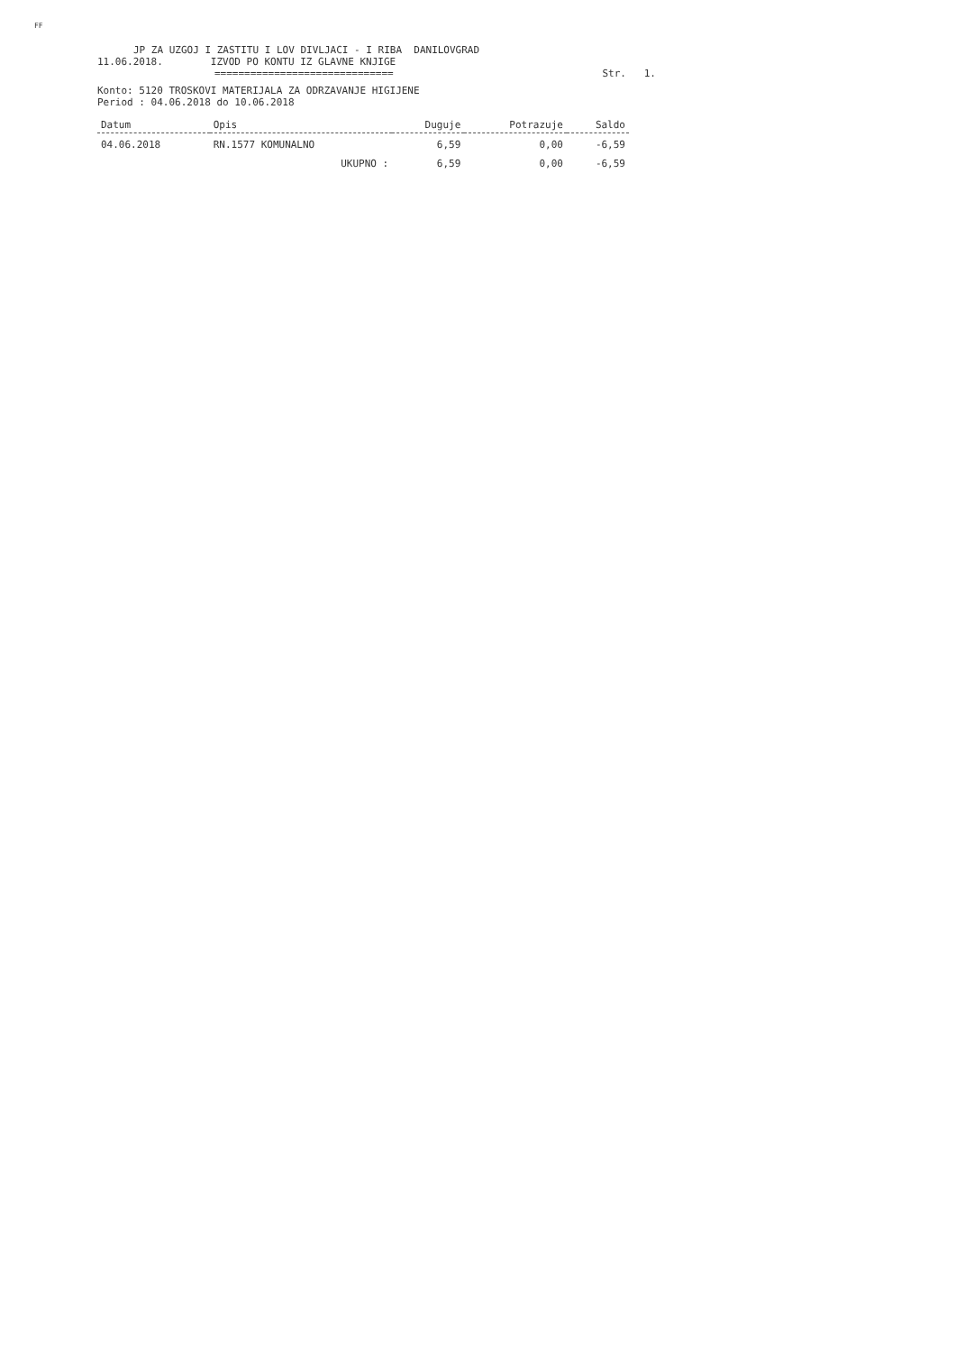FF
JP ZA UZGOJ I ZASTITU I LOV DIVLJACI - I RIBA DANILOVGRAD
11.06.2018. IZVOD PO KONTU IZ GLAVNE KNJIGE
============================== Str. 1.
Konto: 5120 TROSKOVI MATERIJALA ZA ODRZAVANJE HIGIJENE
Period : 04.06.2018 do 10.06.2018
| Datum | Opis | Duguje | Potrazuje | Saldo |
| --- | --- | --- | --- | --- |
| 04.06.2018 | RN.1577 KOMUNALNO | 6,59 | 0,00 | -6,59 |
| | UKUPNO : | 6,59 | 0,00 | -6,59 |